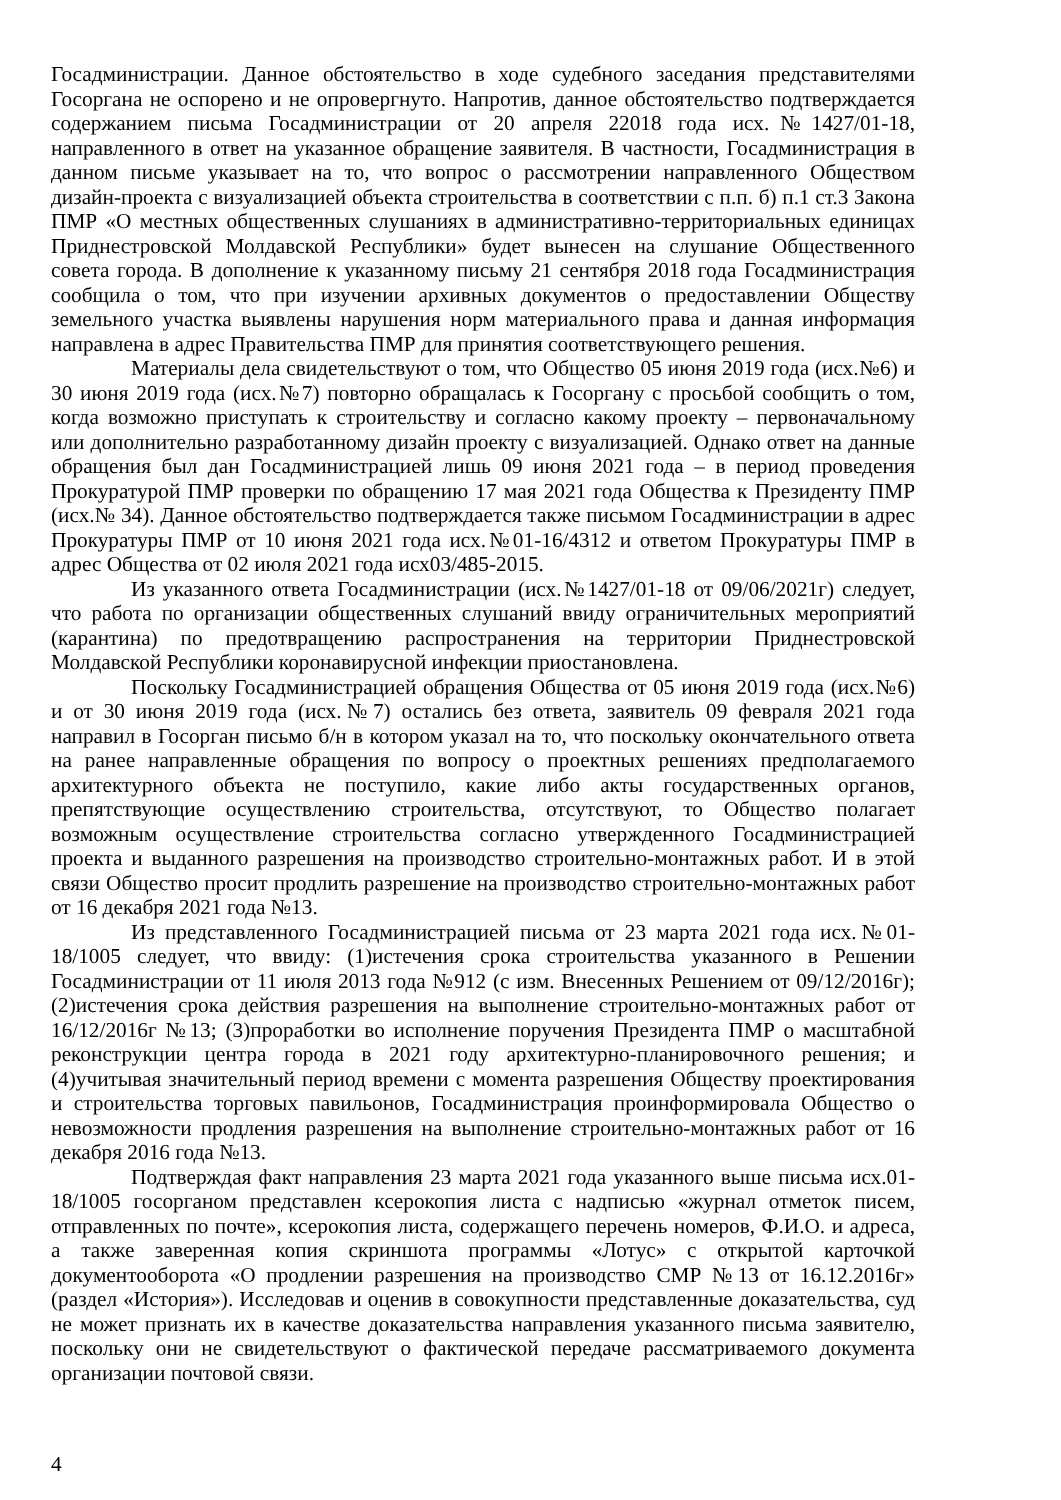Госадминистрации. Данное обстоятельство в ходе судебного заседания представителями Госоргана не оспорено и не опровергнуто. Напротив, данное обстоятельство подтверждается содержанием письма Госадминистрации от 20 апреля 22018 года исх.№1427/01-18, направленного в ответ на указанное обращение заявителя. В частности, Госадминистрация в данном письме указывает на то, что вопрос о рассмотрении направленного Обществом дизайн-проекта с визуализацией объекта строительства в соответствии с п.п. б) п.1 ст.3 Закона ПМР «О местных общественных слушаниях в административно-территориальных единицах Приднестровской Молдавской Республики» будет вынесен на слушание Общественного совета города. В дополнение к указанному письму 21 сентября 2018 года Госадминистрация сообщила о том, что при изучении архивных документов о предоставлении Обществу земельного участка выявлены нарушения норм материального права и данная информация направлена в адрес Правительства ПМР для принятия соответствующего решения.
Материалы дела свидетельствуют о том, что Общество 05 июня 2019 года (исх.№6) и 30 июня 2019 года (исх.№7) повторно обращалась к Госоргану с просьбой сообщить о том, когда возможно приступать к строительству и согласно какому проекту – первоначальному или дополнительно разработанному дизайн проекту с визуализацией. Однако ответ на данные обращения был дан Госадминистрацией лишь 09 июня 2021 года – в период проведения Прокуратурой ПМР проверки по обращению 17 мая 2021 года Общества к Президенту ПМР (исх.№ 34). Данное обстоятельство подтверждается также письмом Госадминистрации в адрес Прокуратуры ПМР от 10 июня 2021 года исх.№01-16/4312 и ответом Прокуратуры ПМР в адрес Общества от 02 июля 2021 года исх03/485-2015.
Из указанного ответа Госадминистрации (исх.№1427/01-18 от 09/06/2021г) следует, что работа по организации общественных слушаний ввиду ограничительных мероприятий (карантина) по предотвращению распространения на территории Приднестровской Молдавской Республики коронавирусной инфекции приостановлена.
Поскольку Госадминистрацией обращения Общества от 05 июня 2019 года (исх.№6) и от 30 июня 2019 года (исх.№7) остались без ответа, заявитель 09 февраля 2021 года направил в Госорган письмо б/н в котором указал на то, что поскольку окончательного ответа на ранее направленные обращения по вопросу о проектных решениях предполагаемого архитектурного объекта не поступило, какие либо акты государственных органов, препятствующие осуществлению строительства, отсутствуют, то Общество полагает возможным осуществление строительства согласно утвержденного Госадминистрацией проекта и выданного разрешения на производство строительно-монтажных работ. И в этой связи Общество просит продлить разрешение на производство строительно-монтажных работ от 16 декабря 2021 года №13.
Из представленного Госадминистрацией письма от 23 марта 2021 года исх.№01-18/1005 следует, что ввиду: (1)истечения срока строительства указанного в Решении Госадминистрации от 11 июля 2013 года №912 (с изм. Внесенных Решением от 09/12/2016г); (2)истечения срока действия разрешения на выполнение строительно-монтажных работ от 16/12/2016г №13; (3)проработки во исполнение поручения Президента ПМР о масштабной реконструкции центра города в 2021 году архитектурно-планировочного решения; и (4)учитывая значительный период времени с момента разрешения Обществу проектирования и строительства торговых павильонов, Госадминистрация проинформировала Общество о невозможности продления разрешения на выполнение строительно-монтажных работ от 16 декабря 2016 года №13.
Подтверждая факт направления 23 марта 2021 года указанного выше письма исх.01-18/1005 госорганом представлен ксерокопия листа с надписью «журнал отметок писем, отправленных по почте», ксерокопия листа, содержащего перечень номеров, Ф.И.О. и адреса, а также заверенная копия скриншота программы «Лотус» с открытой карточкой документооборота «О продлении разрешения на производство СМР №13 от 16.12.2016г» (раздел «История»). Исследовав и оценив в совокупности представленные доказательства, суд не может признать их в качестве доказательства направления указанного письма заявителю, поскольку они не свидетельствуют о фактической передаче рассматриваемого документа организации почтовой связи.
4